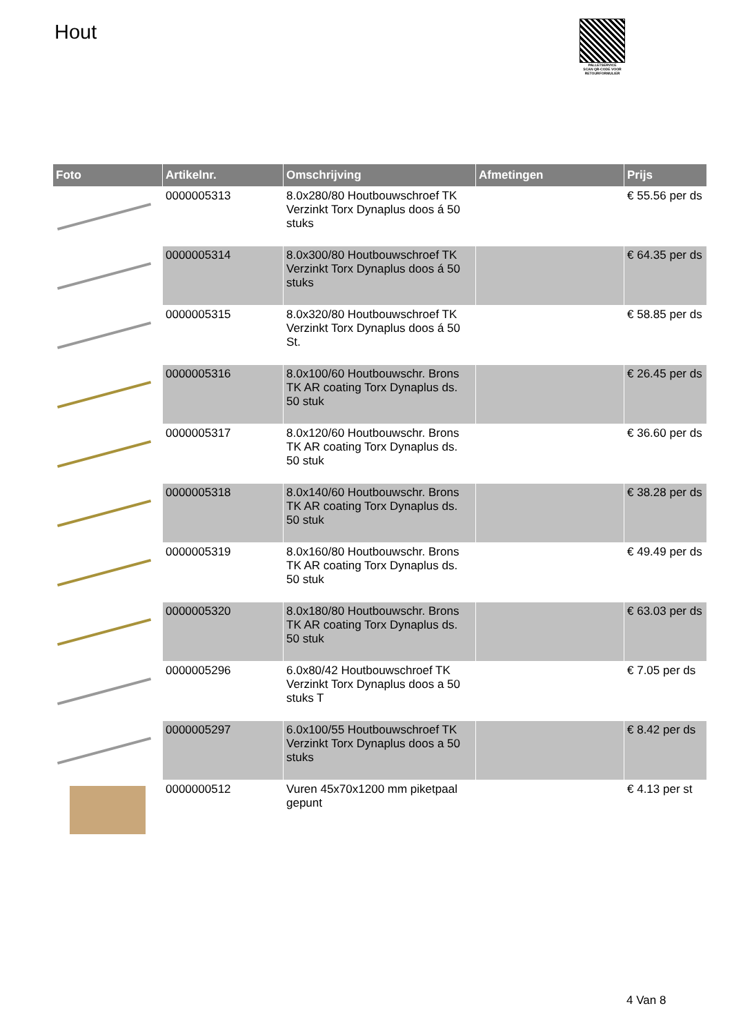Hout
PALLETSERVICE
SCAN QR-CODE VOOR RETOURFORMULIER
| Foto | Artikelnr. | Omschrijving | Afmetingen | Prijs |
| --- | --- | --- | --- | --- |
| | 0000005313 | 8.0x280/80 Houtbouwschroef TK Verzinkt Torx Dynaplus doos á 50 stuks | | € 55.56 per ds |
| | 0000005314 | 8.0x300/80 Houtbouwschroef TK Verzinkt Torx Dynaplus doos á 50 stuks | | € 64.35 per ds |
| | 0000005315 | 8.0x320/80 Houtbouwschroef TK Verzinkt Torx Dynaplus doos á 50 St. | | € 58.85 per ds |
| | 0000005316 | 8.0x100/60 Houtbouwschr. Brons TK AR coating Torx Dynaplus ds. 50 stuk | | € 26.45 per ds |
| | 0000005317 | 8.0x120/60 Houtbouwschr. Brons TK AR coating Torx Dynaplus ds. 50 stuk | | € 36.60 per ds |
| | 0000005318 | 8.0x140/60 Houtbouwschr. Brons TK AR coating Torx Dynaplus ds. 50 stuk | | € 38.28 per ds |
| | 0000005319 | 8.0x160/80 Houtbouwschr. Brons TK AR coating Torx Dynaplus ds. 50 stuk | | € 49.49 per ds |
| | 0000005320 | 8.0x180/80 Houtbouwschr. Brons TK AR coating Torx Dynaplus ds. 50 stuk | | € 63.03 per ds |
| | 0000005296 | 6.0x80/42 Houtbouwschroef TK Verzinkt Torx Dynaplus doos a 50 stuks T | | € 7.05 per ds |
| | 0000005297 | 6.0x100/55 Houtbouwschroef TK Verzinkt Torx Dynaplus doos a 50 stuks | | € 8.42 per ds |
| | 0000000512 | Vuren 45x70x1200 mm piketpaal gepunt | | € 4.13 per st |
4 Van 8